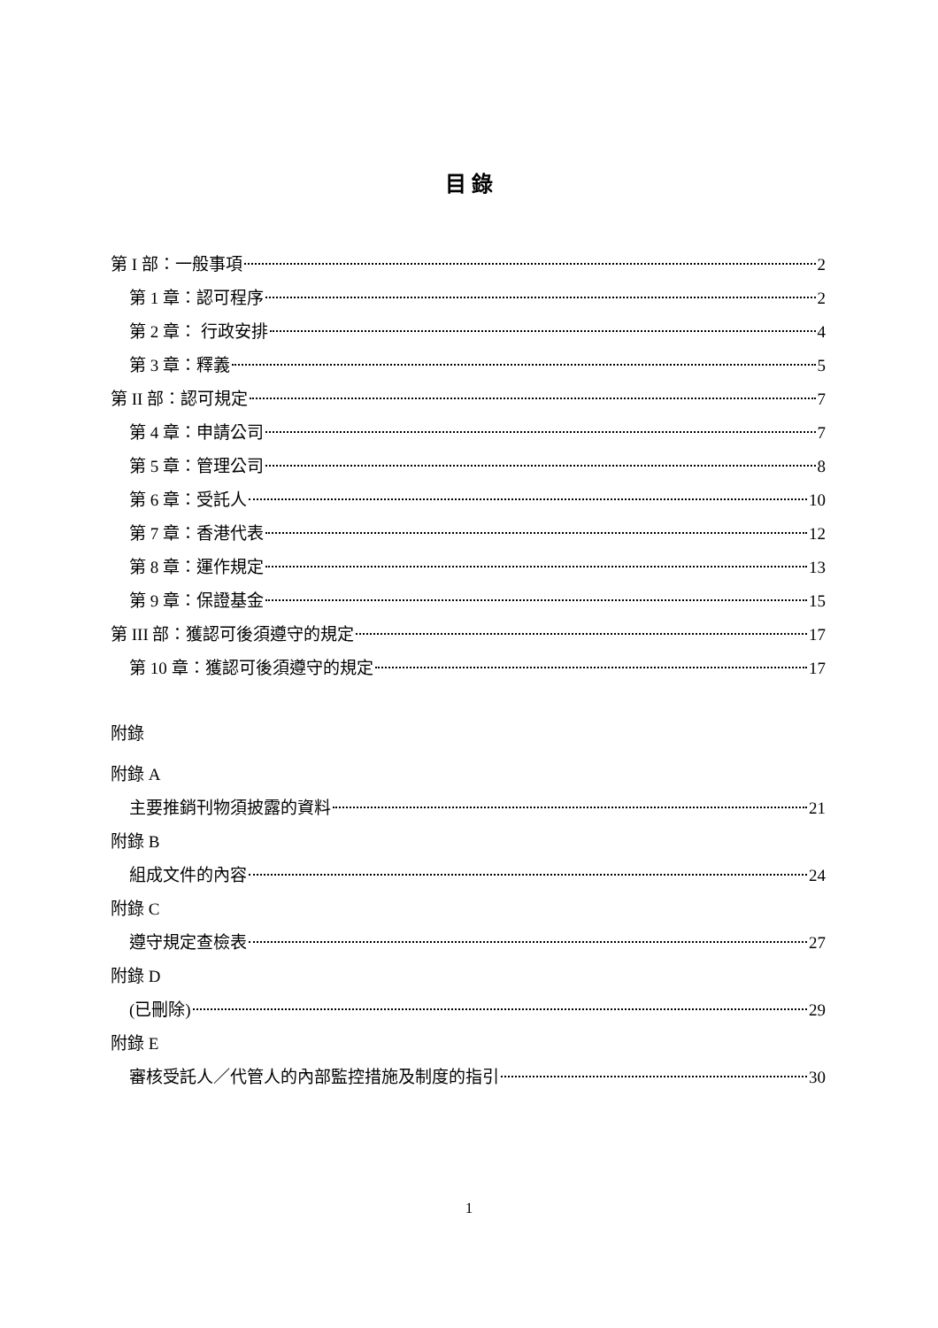目 錄
第 I 部：一般事項 2
第 1 章：認可程序 2
第 2 章： 行政安排 4
第 3 章：釋義 5
第 II 部：認可規定 7
第 4 章：申請公司 7
第 5 章：管理公司 8
第 6 章：受託人 10
第 7 章：香港代表 12
第 8 章：運作規定 13
第 9 章：保證基金 15
第 III 部：獲認可後須遵守的規定 17
第 10 章：獲認可後須遵守的規定 17
附錄
附錄 A
主要推銷刊物須披露的資料 21
附錄 B
組成文件的內容 24
附錄 C
遵守規定查檢表 27
附錄 D
(已刪除) 29
附錄 E
審核受託人／代管人的內部監控措施及制度的指引 30
1